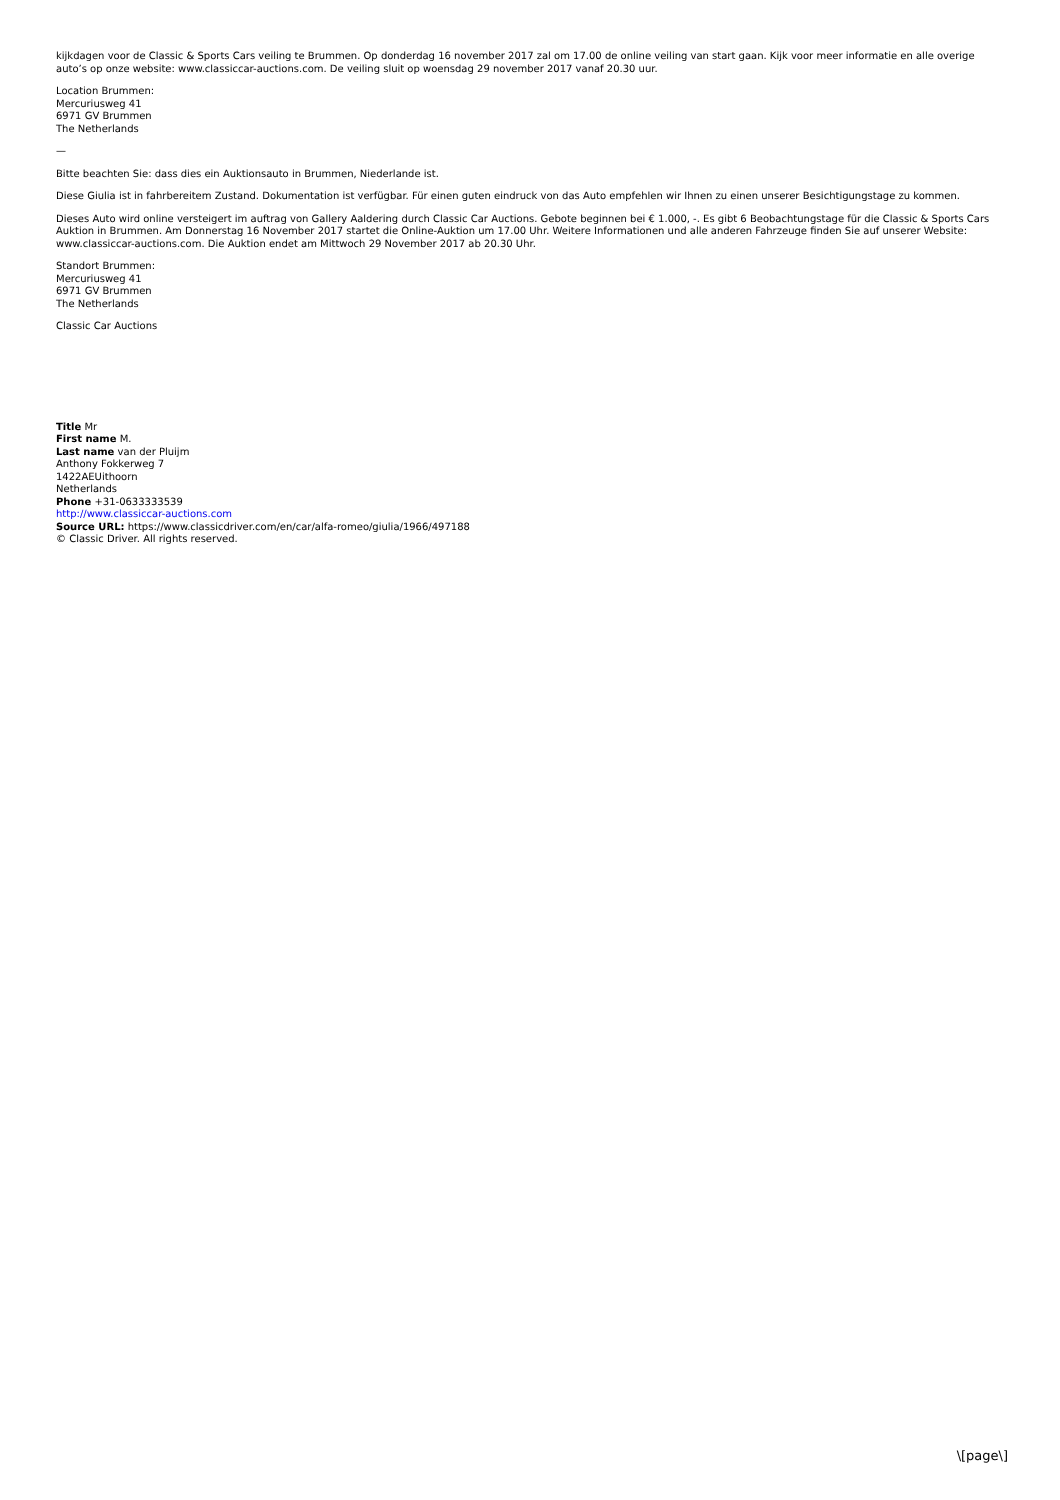kijkdagen voor de Classic & Sports Cars veiling te Brummen. Op donderdag 16 november 2017 zal om 17.00 de online veiling van start gaan. Kijk voor meer informatie en alle overige auto’s op onze website: www.classiccar-auctions.com. De veiling sluit op woensdag 29 november 2017 vanaf 20.30 uur.
Location Brummen:
Mercuriusweg 41
6971 GV Brummen
The Netherlands
—
Bitte beachten Sie: dass dies ein Auktionsauto in Brummen, Niederlande ist.
Diese Giulia ist in fahrbereitem Zustand. Dokumentation ist verfügbar. Für einen guten eindruck von das Auto empfehlen wir Ihnen zu einen unserer Besichtigungstage zu kommen.
Dieses Auto wird online versteigert im auftrag von Gallery Aaldering durch Classic Car Auctions. Gebote beginnen bei € 1.000, -. Es gibt 6 Beobachtungstage für die Classic & Sports Cars Auktion in Brummen. Am Donnerstag 16 November 2017 startet die Online-Auktion um 17.00 Uhr. Weitere Informationen und alle anderen Fahrzeuge finden Sie auf unserer Website: www.classiccar-auctions.com. Die Auktion endet am Mittwoch 29 November 2017 ab 20.30 Uhr.
Standort Brummen:
Mercuriusweg 41
6971 GV Brummen
The Netherlands
Classic Car Auctions
Title Mr
First name M.
Last name van der Pluijm
Anthony Fokkerweg 7
1422AEUithoorn
Netherlands
Phone +31-0633333539
http://www.classiccar-auctions.com
Source URL: https://www.classicdriver.com/en/car/alfa-romeo/giulia/1966/497188
© Classic Driver. All rights reserved.
\[page\]